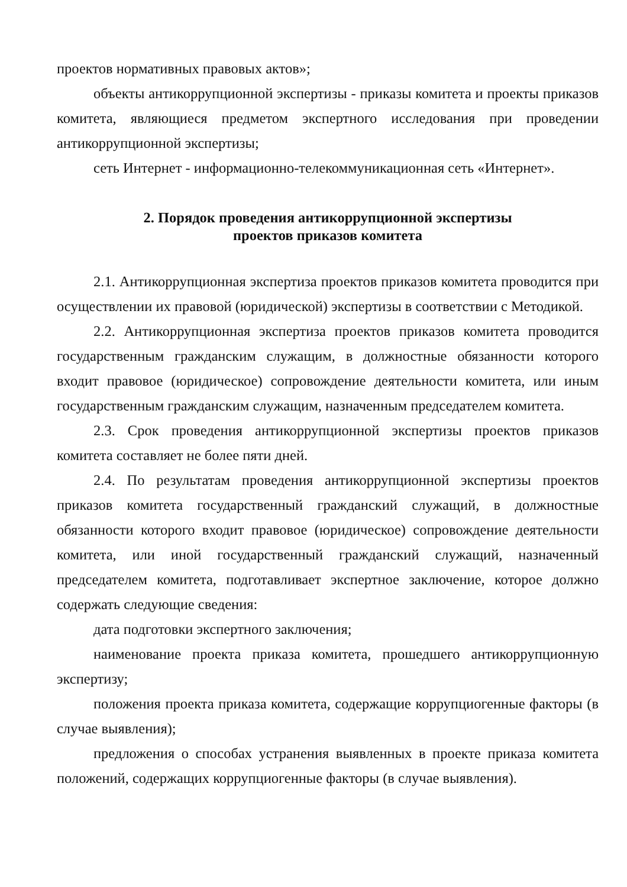проектов нормативных правовых актов»;
объекты антикоррупционной экспертизы - приказы комитета и проекты приказов комитета, являющиеся предметом экспертного исследования при проведении антикоррупционной экспертизы;
сеть Интернет - информационно-телекоммуникационная сеть «Интернет».
2. Порядок проведения антикоррупционной экспертизы
проектов приказов комитета
2.1. Антикоррупционная экспертиза проектов приказов комитета проводится при осуществлении их правовой (юридической) экспертизы в соответствии с Методикой.
2.2. Антикоррупционная экспертиза проектов приказов комитета проводится государственным гражданским служащим, в должностные обязанности которого входит правовое (юридическое) сопровождение деятельности комитета, или иным государственным гражданским служащим, назначенным председателем комитета.
2.3. Срок проведения антикоррупционной экспертизы проектов приказов комитета составляет не более пяти дней.
2.4. По результатам проведения антикоррупционной экспертизы проектов приказов комитета государственный гражданский служащий, в должностные обязанности которого входит правовое (юридическое) сопровождение деятельности комитета, или иной государственный гражданский служащий, назначенный председателем комитета, подготавливает экспертное заключение, которое должно содержать следующие сведения:
дата подготовки экспертного заключения;
наименование проекта приказа комитета, прошедшего антикоррупционную экспертизу;
положения проекта приказа комитета, содержащие коррупциогенные факторы (в случае выявления);
предложения о способах устранения выявленных в проекте приказа комитета положений, содержащих коррупциогенные факторы (в случае выявления).